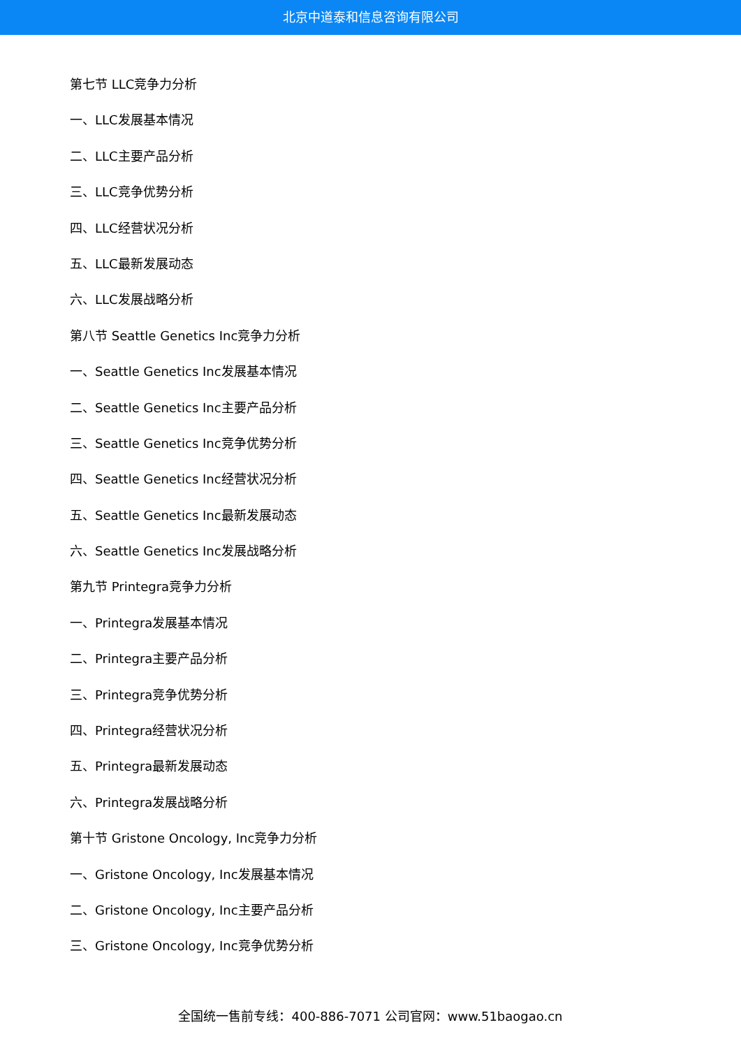北京中道泰和信息咨询有限公司
第七节 LLC竞争力分析
一、LLC发展基本情况
二、LLC主要产品分析
三、LLC竞争优势分析
四、LLC经营状况分析
五、LLC最新发展动态
六、LLC发展战略分析
第八节 Seattle Genetics Inc竞争力分析
一、Seattle Genetics Inc发展基本情况
二、Seattle Genetics Inc主要产品分析
三、Seattle Genetics Inc竞争优势分析
四、Seattle Genetics Inc经营状况分析
五、Seattle Genetics Inc最新发展动态
六、Seattle Genetics Inc发展战略分析
第九节 Printegra竞争力分析
一、Printegra发展基本情况
二、Printegra主要产品分析
三、Printegra竞争优势分析
四、Printegra经营状况分析
五、Printegra最新发展动态
六、Printegra发展战略分析
第十节 Gristone Oncology, Inc竞争力分析
一、Gristone Oncology, Inc发展基本情况
二、Gristone Oncology, Inc主要产品分析
三、Gristone Oncology, Inc竞争优势分析
全国统一售前专线：400-886-7071 公司官网：www.51baogao.cn